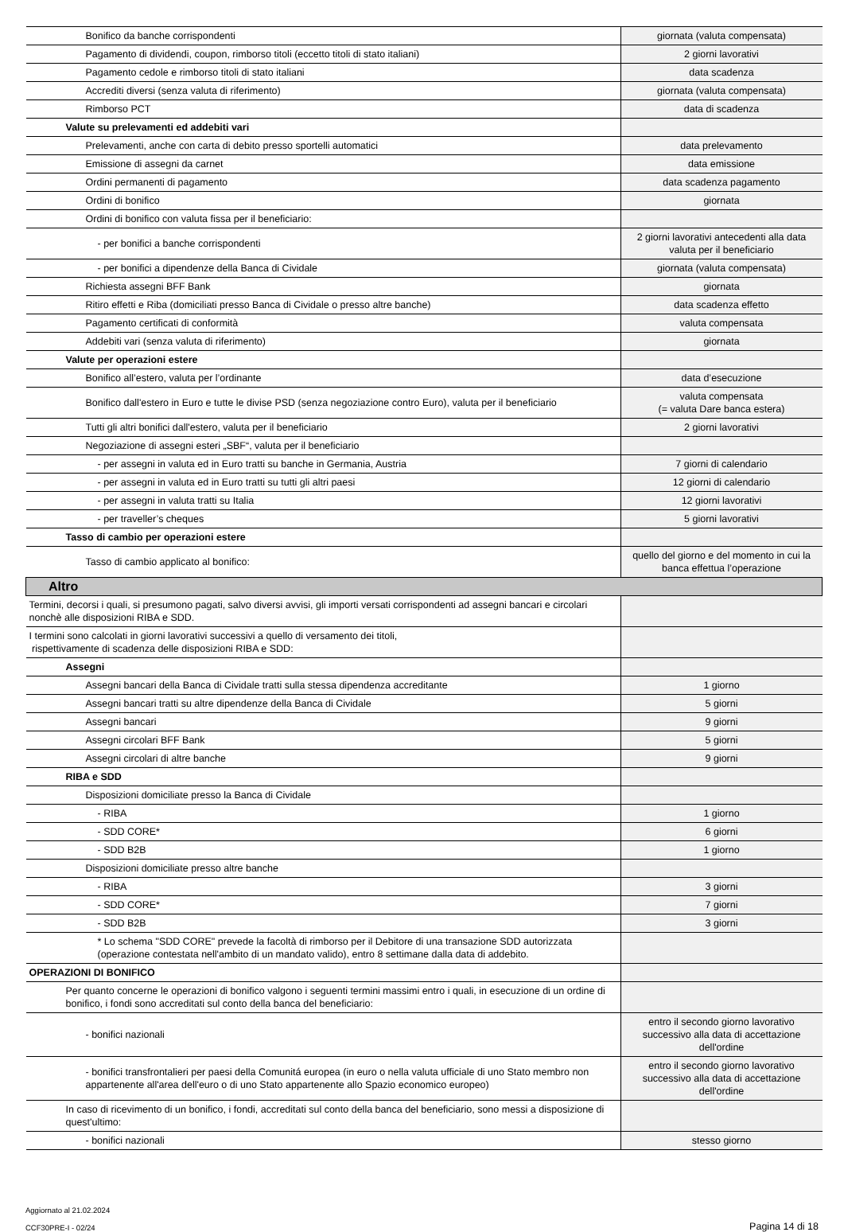| Bonifico da banche corrispondenti | giornata (valuta compensata) |
| Pagamento di dividendi, coupon, rimborso titoli (eccetto titoli di stato italiani) | 2 giorni lavorativi |
| Pagamento cedole e rimborso titoli di stato italiani | data scadenza |
| Accrediti diversi (senza valuta di riferimento) | giornata (valuta compensata) |
| Rimborso PCT | data di scadenza |
| Valute su prelevamenti ed addebiti vari | |
| Prelevamenti, anche con carta di debito presso sportelli automatici | data prelevamento |
| Emissione di assegni da carnet | data emissione |
| Ordini permanenti di pagamento | data scadenza pagamento |
| Ordini di bonifico | giornata |
| Ordini di bonifico con valuta fissa per il beneficiario: | |
| - per bonifici a banche corrispondenti | 2 giorni lavorativi antecedenti alla data valuta per il beneficiario |
| - per bonifici a dipendenze della Banca di Cividale | giornata (valuta compensata) |
| Richiesta assegni BFF Bank | giornata |
| Ritiro effetti e Riba (domiciliati presso Banca di Cividale o presso altre banche) | data scadenza effetto |
| Pagamento certificati di conformità | valuta compensata |
| Addebiti vari (senza valuta di riferimento) | giornata |
| Valute per operazioni estere | |
| Bonifico all’estero, valuta per l’ordinante | data d’esecuzione |
| Bonifico dall'estero in Euro e tutte le divise PSD (senza negoziazione contro Euro), valuta per il beneficiario | valuta compensata (= valuta Dare banca estera) |
| Tutti gli altri bonifici dall'estero, valuta per il beneficiario | 2 giorni lavorativi |
| Negoziazione di assegni esteri „SBF“, valuta per il beneficiario | |
| - per assegni in valuta ed in Euro tratti su banche in Germania, Austria | 7 giorni di calendario |
| - per assegni in valuta ed in Euro tratti su tutti gli altri paesi | 12 giorni di calendario |
| - per assegni in valuta tratti su Italia | 12 giorni lavorativi |
| - per traveller’s cheques | 5 giorni lavorativi |
| Tasso di cambio per operazioni estere | |
| Tasso di cambio applicato al bonifico: | quello del giorno e del momento in cui la banca effettua l’operazione |
| Altro | |
| Termini, decorsi i quali, si presumono pagati, salvo diversi avvisi, gli importi versati corrispondenti ad assegni bancari e circolari nonchè alle disposizioni RIBA e SDD. | |
| I termini sono calcolati in giorni lavorativi successivi a quello di versamento dei titoli, rispettivamente di scadenza delle disposizioni RIBA e SDD: | |
| Assegni | |
| Assegni bancari della Banca di Cividale tratti sulla stessa dipendenza accreditante | 1 giorno |
| Assegni bancari tratti su altre dipendenze della Banca di Cividale | 5 giorni |
| Assegni bancari | 9 giorni |
| Assegni circolari BFF Bank | 5 giorni |
| Assegni circolari di altre banche | 9 giorni |
| RIBA e SDD | |
| Disposizioni domiciliate presso la Banca di Cividale | |
| - RIBA | 1 giorno |
| - SDD CORE* | 6 giorni |
| - SDD B2B | 1 giorno |
| Disposizioni domiciliate presso altre banche | |
| - RIBA | 3 giorni |
| - SDD CORE* | 7 giorni |
| - SDD B2B | 3 giorni |
| * Lo schema "SDD CORE" prevede la facoltà di rimborso per il Debitore di una transazione SDD autorizzata (operazione contestata nell'ambito di un mandato valido), entro 8 settimane dalla data di addebito. | |
| OPERAZIONI DI BONIFICO | |
| Per quanto concerne le operazioni di bonifico valgono i seguenti termini massimi entro i quali, in esecuzione di un ordine di bonifico, i fondi sono accreditati sul conto della banca del beneficiario: | |
| - bonifici nazionali | entro il secondo giorno lavorativo successivo alla data di accettazione dell'ordine |
| - bonifici transfrontalieri per paesi della Comunitá europea (in euro o nella valuta ufficiale di uno Stato membro non appartenente all'area dell'euro o di uno Stato appartenente allo Spazio economico europeo) | entro il secondo giorno lavorativo successivo alla data di accettazione dell'ordine |
| In caso di ricevimento di un bonifico, i fondi, accreditati sul conto della banca del beneficiario, sono messi a disposizione di quest'ultimo: | |
| - bonifici nazionali | stesso giorno |
Aggiornato al 21.02.2024
CCF30PRE-I - 02/24
Pagina 14 di 18